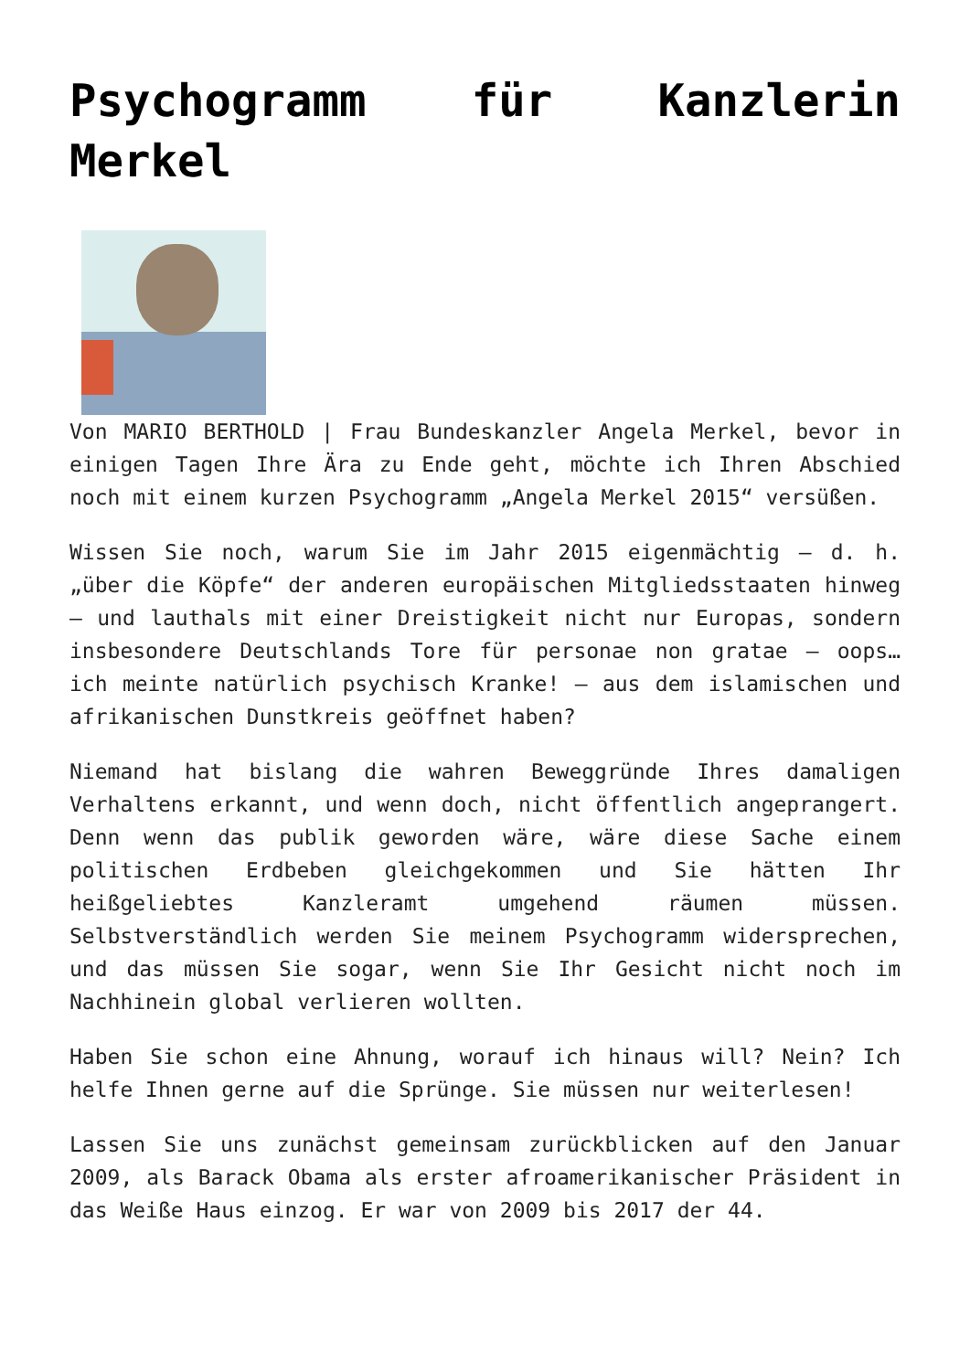Psychogramm für Kanzlerin Merkel
Von MARIO BERTHOLD | Frau Bundeskanzler Angela Merkel, bevor in einigen Tagen Ihre Ära zu Ende geht, möchte ich Ihren Abschied noch mit einem kurzen Psychogramm „Angela Merkel 2015“ versüßen.
Wissen Sie noch, warum Sie im Jahr 2015 eigenmächtig – d. h. „über die Köpfe“ der anderen europäischen Mitgliedsstaaten hinweg – und lauthals mit einer Dreistigkeit nicht nur Europas, sondern insbesondere Deutschlands Tore für personae non gratae – oops… ich meinte natürlich psychisch Kranke! – aus dem islamischen und afrikanischen Dunstkreis geöffnet haben?
Niemand hat bislang die wahren Beweggründe Ihres damaligen Verhaltens erkannt, und wenn doch, nicht öffentlich angeprangert. Denn wenn das publik geworden wäre, wäre diese Sache einem politischen Erdbeben gleichgekommen und Sie hätten Ihr heißgeliebtes Kanzleramt umgehend räumen müssen. Selbstverständlich werden Sie meinem Psychogramm widersprechen, und das müssen Sie sogar, wenn Sie Ihr Gesicht nicht noch im Nachhinein global verlieren wollten.
Haben Sie schon eine Ahnung, worauf ich hinaus will? Nein? Ich helfe Ihnen gerne auf die Sprünge. Sie müssen nur weiterlesen!
Lassen Sie uns zunächst gemeinsam zurückblicken auf den Januar 2009, als Barack Obama als erster afroamerikanischer Präsident in das Weiße Haus einzog. Er war von 2009 bis 2017 der 44.